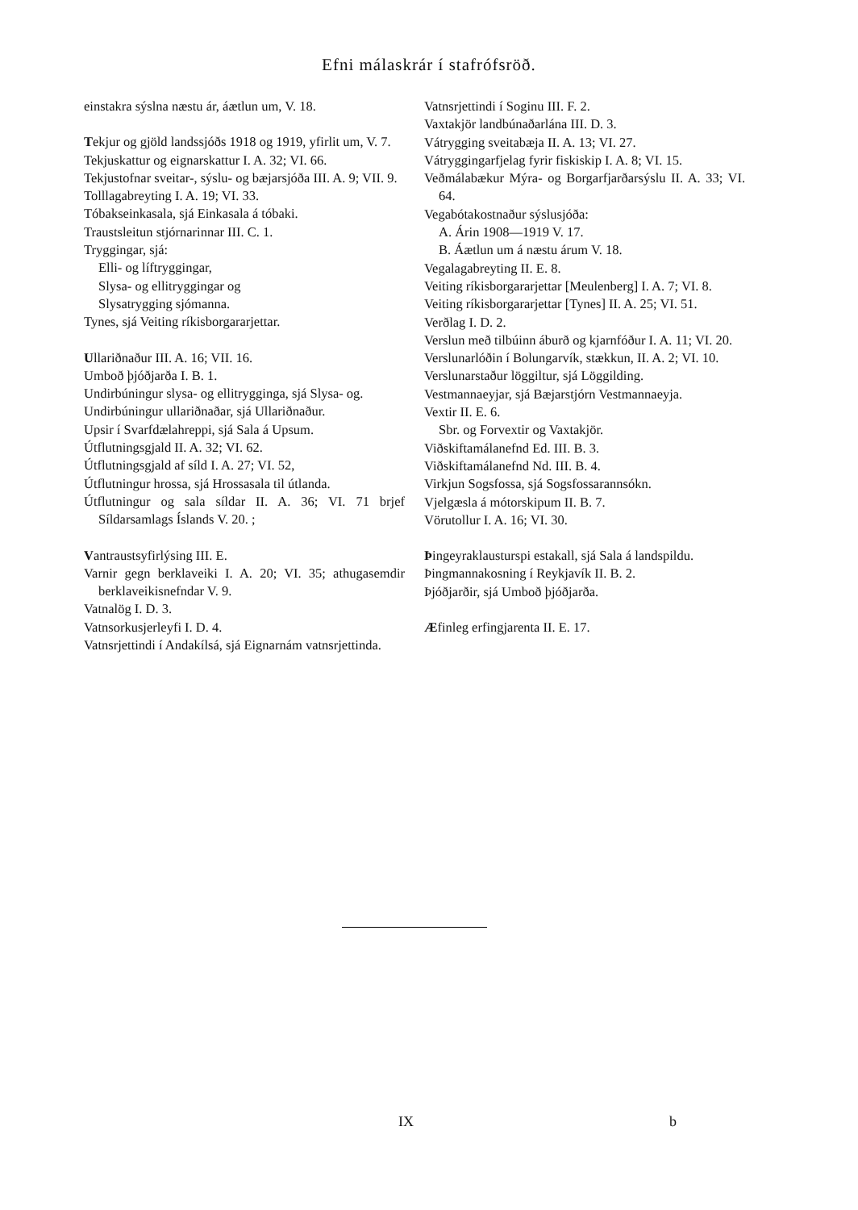Efni málaskrár í stafrófsröð.
einstakra sýslna næstu ár, áætlun um, V. 18.
Tekjur og gjöld landssjóðs 1918 og 1919, yfirlit um, V. 7.
Tekjuskattur og eignarskattur I. A. 32; VI. 66.
Tekjustofnar sveitar-, sýslu- og bæjarsjóða III. A. 9; VII. 9.
Tolllagabreyting I. A. 19; VI. 33.
Tóbakseinkasala, sjá Einkasala á tóbaki.
Traustsleitun stjórnarinnar III. C. 1.
Tryggingar, sjá:
Elli- og líftryggingar,
Slysa- og ellitryggingar og
Slysatrygging sjómanna.
Tynes, sjá Veiting ríkisborgararjettar.
Ullariðnaður III. A. 16; VII. 16.
Umboð þjóðjarða I. B. 1.
Undirbúningur slysa- og ellitrygginga, sjá Slysa- og.
Undirbúningur ullariðnaðar, sjá Ullariðnaður.
Upsir í Svarfdælahreppi, sjá Sala á Upsum.
Útflutningsgjald II. A. 32; VI. 62.
Útflutningsgjald af síld I. A. 27; VI. 52,
Útflutningur hrossa, sjá Hrossasala til útlanda.
Útflutningur og sala síldar II. A. 36; VI. 71 brjef Síldarsamlags Íslands V. 20. ;
Vantraustsyfirlýsing III. E.
Varnir gegn berklaveiki I. A. 20; VI. 35; athugasemdir berklaveikisnefndar V. 9.
Vatnalög I. D. 3.
Vatnsorkusjerleyfi I. D. 4.
Vatnsrjettindi í Andakílsá, sjá Eignarnám vatnsrjettinda.
Vatnsrjettindi í Soginu III. F. 2.
Vaxtakjör landbúnaðarlána III. D. 3.
Vátrygging sveitabæja II. A. 13; VI. 27.
Vátryggingarfjelag fyrir fiskiskip I. A. 8; VI. 15.
Veðmálabækur Mýra- og Borgarfjarðarsýslu II. A. 33; VI. 64.
Vegabótakostnaður sýslusjóða:
A. Árin 1908—1919 V. 17.
B. Áætlun um á næstu árum V. 18.
Vegalagabreyting II. E. 8.
Veiting ríkisborgararjettar [Meulenberg] I. A. 7; VI. 8.
Veiting ríkisborgararjettar [Tynes] II. A. 25; VI. 51.
Verðlag I. D. 2.
Verslun með tilbúinn áburð og kjarnfóður I. A. 11; VI. 20.
Verslunarlóðin í Bolungarvík, stækkun, II. A. 2; VI. 10.
Verslunarstaður löggiltur, sjá Löggilding.
Vestmannaeyjar, sjá Bæjarstjórn Vestmannaeyja.
Vextir II. E. 6.
Sbr. og Forvextir og Vaxtakjör.
Viðskiftamálanefnd Ed. III. B. 3.
Viðskiftamálanefnd Nd. III. B. 4.
Virkjun Sogsfossa, sjá Sogsfossarannsókn.
Vjelgæsla á mótorskipum II. B. 7.
Vörutollur I. A. 16; VI. 30.
Þingeyraklausturspi estakall, sjá Sala á landspildu.
Þingmannakosning í Reykjavík II. B. 2.
Þjóðjarðir, sjá Umboð þjóðjarða.
Æfinleg erfingjarenta II. E. 17.
IX b